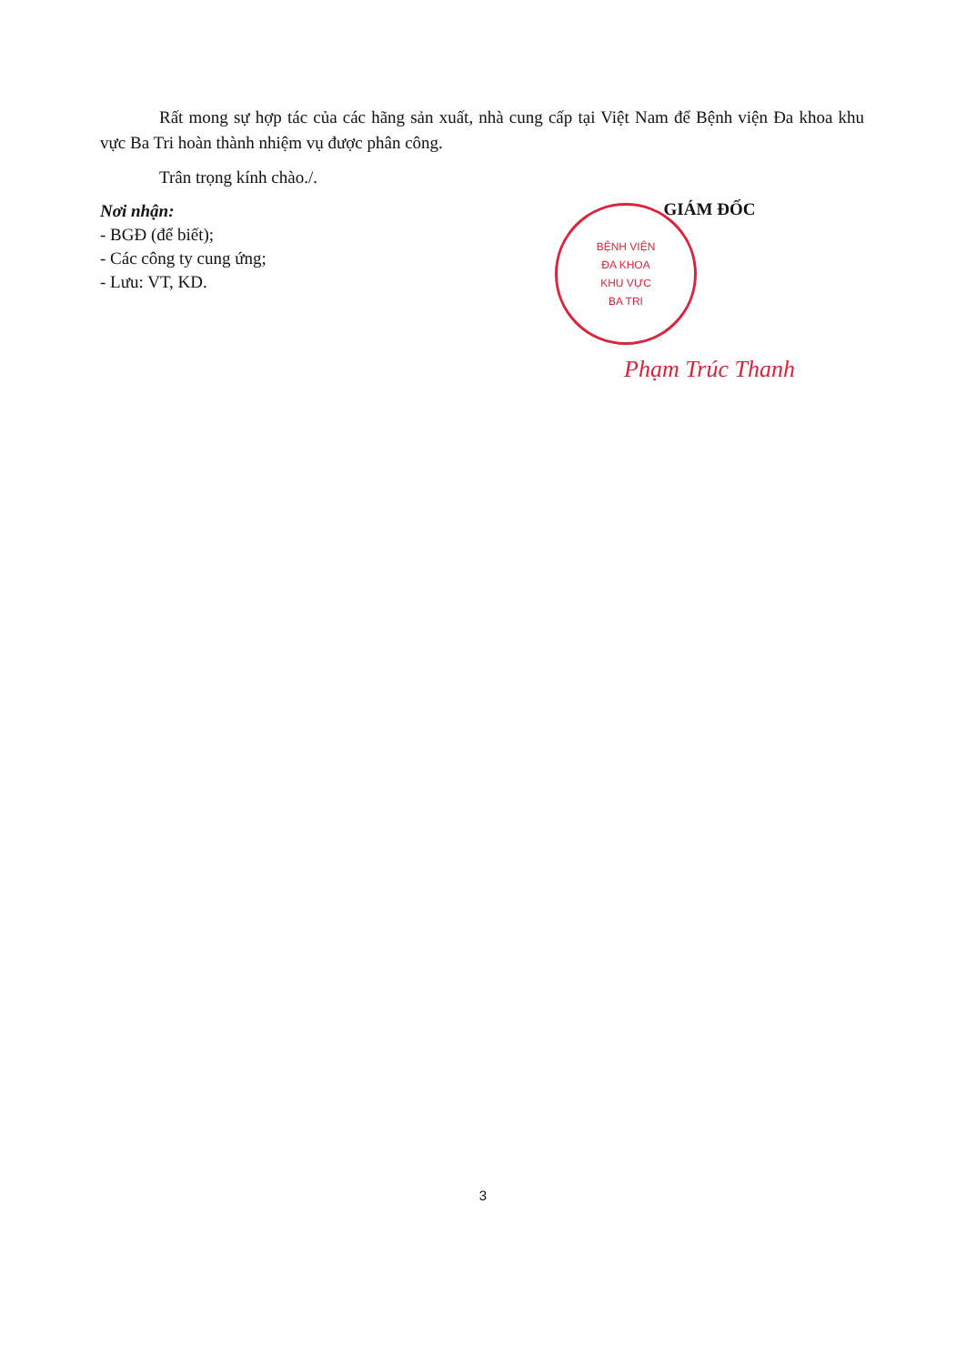Rất mong sự hợp tác của các hãng sản xuất, nhà cung cấp tại Việt Nam để Bệnh viện Đa khoa khu vực Ba Tri hoàn thành nhiệm vụ được phân công.
Trân trọng kính chào./.
Nơi nhận:
- BGĐ (để biết);
- Các công ty cung ứng;
- Lưu: VT, KD.
GIÁM ĐỐC
BỆNH VIỆN
ĐA KHOA
KHU VỰC
BA TRI
Phạm Trúc Thanh
3